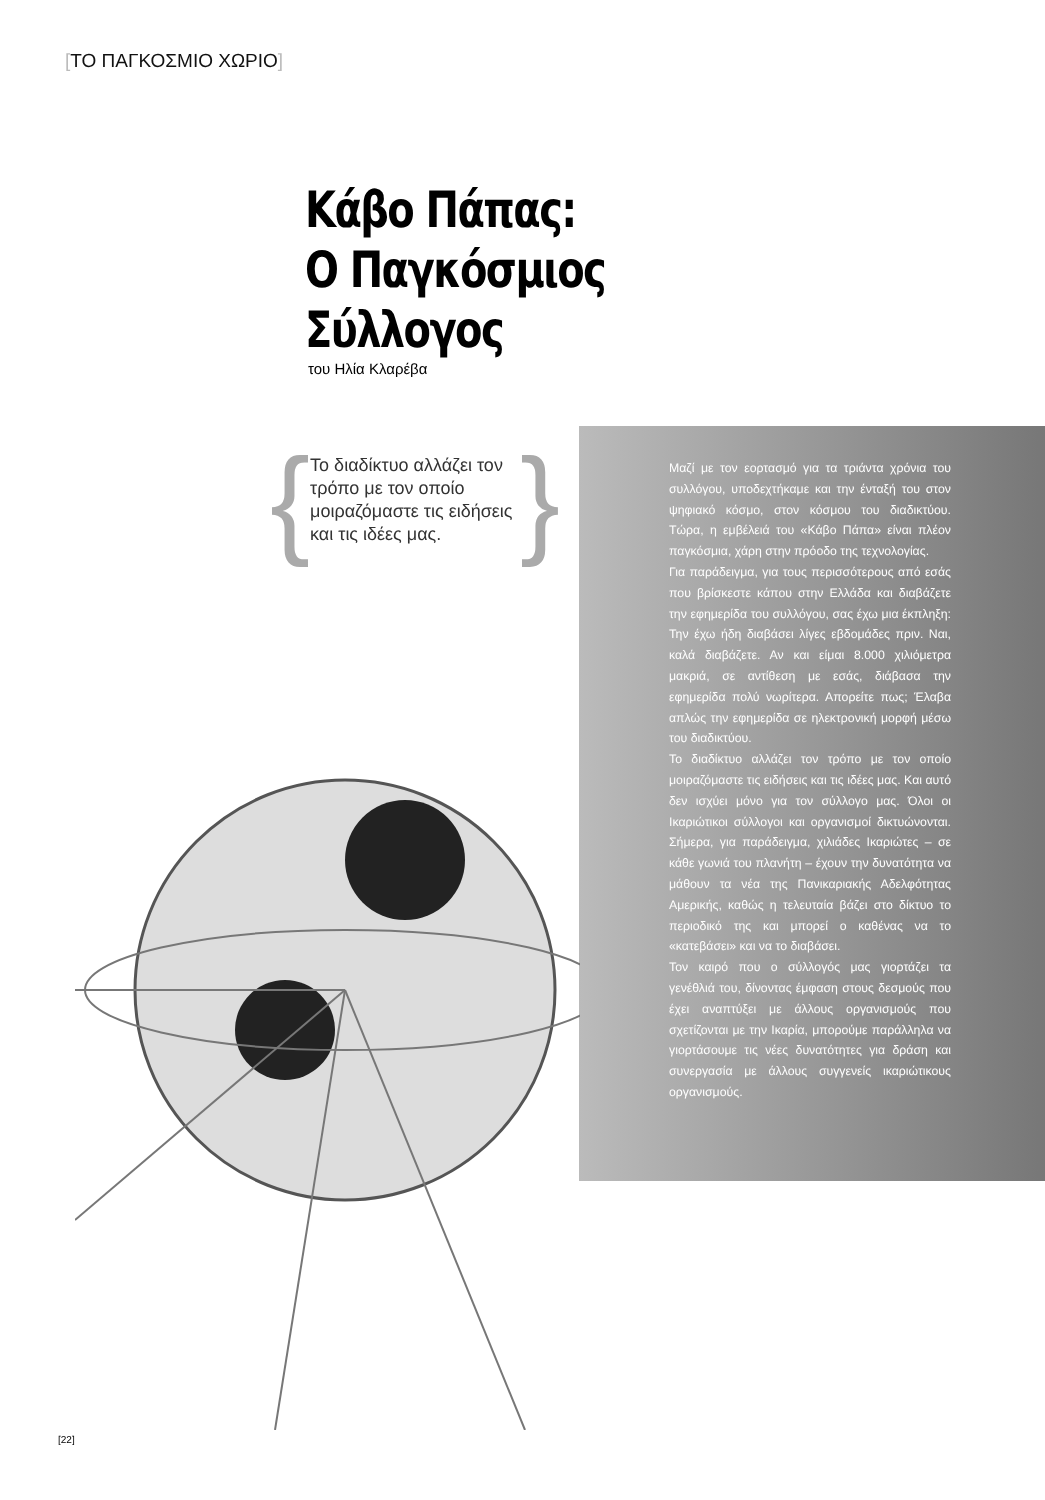[ΤΟ ΠΑΓΚΟΣΜΙΟ ΧΩΡΙΟ]
Κάβο Πάπας:
Ο Παγκόσμιος
Σύλλογος
του Ηλία Κλαρέβα
{
Το διαδίκτυο αλλάζει τον τρόπο με τον οποίο μοιραζόμαστε τις ειδήσεις και τις ιδέες μας.
}
Μαζί με τον εορτασμό για τα τριάντα χρόνια του συλλόγου, υποδεχτήκαμε και την ένταξή του στον ψηφιακό κόσμο, στον κόσμου του διαδικτύου. Τώρα, η εμβέλειά του «Κάβο Πάπα» είναι πλέον παγκόσμια, χάρη στην πρόοδο της τεχνολογίας.
Για παράδειγμα, για τους περισσότερους από εσάς που βρίσκεστε κάπου στην Ελλάδα και διαβάζετε την εφημερίδα του συλλόγου, σας έχω μια έκπληξη: Την έχω ήδη διαβάσει λίγες εβδομάδες πριν. Ναι, καλά διαβάζετε. Αν και είμαι 8.000 χιλιόμετρα μακριά, σε αντίθεση με εσάς, διάβασα την εφημερίδα πολύ νωρίτερα. Απορείτε πως; Έλαβα απλώς την εφημερίδα σε ηλεκτρονική μορφή μέσω του διαδικτύου.
Το διαδίκτυο αλλάζει τον τρόπο με τον οποίο μοιραζόμαστε τις ειδήσεις και τις ιδέες μας. Και αυτό δεν ισχύει μόνο για τον σύλλογο μας. Όλοι οι Ικαριώτικοι σύλλογοι και οργανισμοί δικτυώνονται. Σήμερα, για παράδειγμα, χιλιάδες Ικαριώτες – σε κάθε γωνιά του πλανήτη – έχουν την δυνατότητα να μάθουν τα νέα της Πανικαριακής Αδελφότητας Αμερικής, καθώς η τελευταία βάζει στο δίκτυο το περιοδικό της και μπορεί ο καθένας να το «κατεβάσει» και να το διαβάσει.
Τον καιρό που ο σύλλογός μας γιορτάζει τα γενέθλιά του, δίνοντας έμφαση στους δεσμούς που έχει αναπτύξει με άλλους οργανισμούς που σχετίζονται με την Ικαρία, μπορούμε παράλληλα να γιορτάσουμε τις νέες δυνατότητες για δράση και συνεργασία με άλλους συγγενείς ικαριώτικους οργανισμούς.
[22]